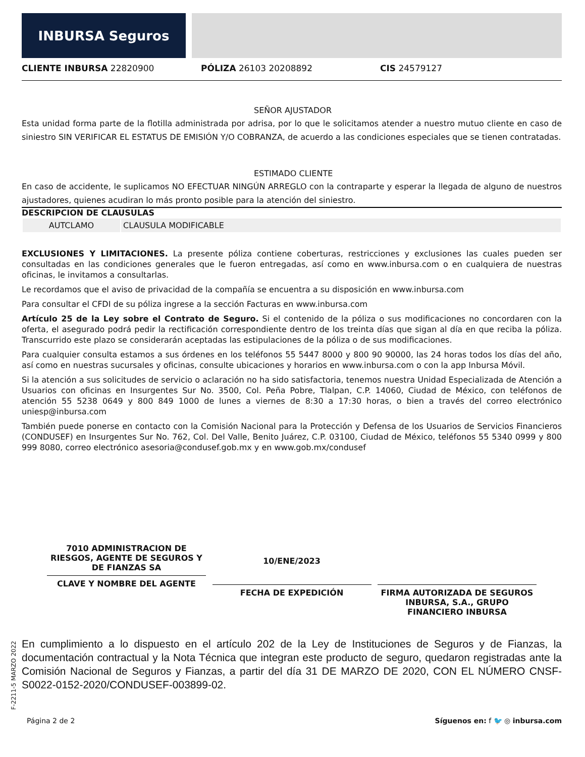INBURSA Seguros
CLIENTE INBURSA 22820900 PÓLIZA 26103 20208892 CIS 24579127
SEÑOR AJUSTADOR
Esta unidad forma parte de la flotilla administrada por adrisa, por lo que le solicitamos atender a nuestro mutuo cliente en caso de siniestro SIN VERIFICAR EL ESTATUS DE EMISIÓN Y/O COBRANZA, de acuerdo a las condiciones especiales que se tienen contratadas.
ESTIMADO CLIENTE
En caso de accidente, le suplicamos NO EFECTUAR NINGÚN ARREGLO con la contraparte y esperar la llegada de alguno de nuestros ajustadores, quienes acudiran lo más pronto posible para la atención del siniestro.
DESCRIPCION DE CLAUSULAS
| AUTCLAMO | CLAUSULA MODIFICABLE |
EXCLUSIONES Y LIMITACIONES. La presente póliza contiene coberturas, restricciones y exclusiones las cuales pueden ser consultadas en las condiciones generales que le fueron entregadas, así como en www.inbursa.com o en cualquiera de nuestras oficinas, le invitamos a consultarlas.
Le recordamos que el aviso de privacidad de la compañía se encuentra a su disposición en www.inbursa.com
Para consultar el CFDI de su póliza ingrese a la sección Facturas en www.inbursa.com
Artículo 25 de la Ley sobre el Contrato de Seguro. Si el contenido de la póliza o sus modificaciones no concordaren con la oferta, el asegurado podrá pedir la rectificación correspondiente dentro de los treinta días que sigan al día en que reciba la póliza. Transcurrido este plazo se considerarán aceptadas las estipulaciones de la póliza o de sus modificaciones.
Para cualquier consulta estamos a sus órdenes en los teléfonos 55 5447 8000 y 800 90 90000, las 24 horas todos los días del año, así como en nuestras sucursales y oficinas, consulte ubicaciones y horarios en www.inbursa.com o con la app Inbursa Móvil.
Si la atención a sus solicitudes de servicio o aclaración no ha sido satisfactoria, tenemos nuestra Unidad Especializada de Atención a Usuarios con oficinas en Insurgentes Sur No. 3500, Col. Peña Pobre, Tlalpan, C.P. 14060, Ciudad de México, con teléfonos de atención 55 5238 0649 y 800 849 1000 de lunes a viernes de 8:30 a 17:30 horas, o bien a través del correo electrónico uniesp@inbursa.com
También puede ponerse en contacto con la Comisión Nacional para la Protección y Defensa de los Usuarios de Servicios Financieros (CONDUSEF) en Insurgentes Sur No. 762, Col. Del Valle, Benito Juárez, C.P. 03100, Ciudad de México, teléfonos 55 5340 0999 y 800 999 8080, correo electrónico asesoria@condusef.gob.mx y en www.gob.mx/condusef
7010 ADMINISTRACION DE RIESGOS, AGENTE DE SEGUROS Y DE FIANZAS SA
CLAVE Y NOMBRE DEL AGENTE
10/ENE/2023
FECHA DE EXPEDICIÓN
FIRMA AUTORIZADA DE SEGUROS INBURSA, S.A., GRUPO FINANCIERO INBURSA
En cumplimiento a lo dispuesto en el artículo 202 de la Ley de Instituciones de Seguros y de Fianzas, la documentación contractual y la Nota Técnica que integran este producto de seguro, quedaron registradas ante la Comisión Nacional de Seguros y Fianzas, a partir del día 31 DE MARZO DE 2020, CON EL NÚMERO CNSF-S0022-0152-2020/CONDUSEF-003899-02.
Página 2 de 2 Síguenos en: f 🐦 ◎ inbursa.com
F-2211-5 MARZO 2022